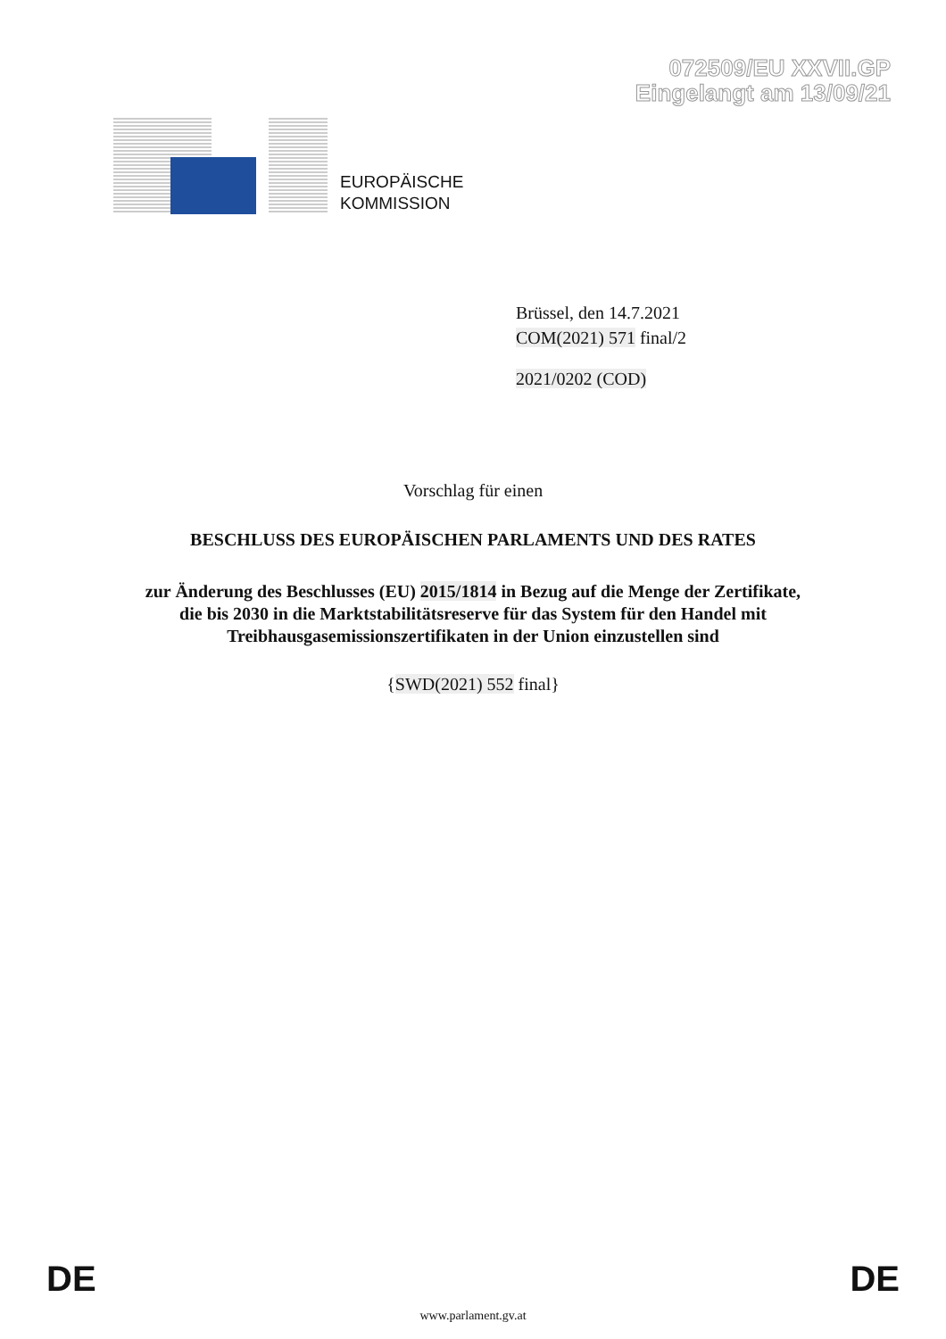072509/EU XXVII.GP
Eingelangt am 13/09/21
EUROPÄISCHE
KOMMISSION
Brüssel, den 14.7.2021
COM(2021) 571 final/2
2021/0202 (COD)
Vorschlag für einen
BESCHLUSS DES EUROPÄISCHEN PARLAMENTS UND DES RATES
zur Änderung des Beschlusses (EU) 2015/1814 in Bezug auf die Menge der Zertifikate,
die bis 2030 in die Marktstabilitätsreserve für das System für den Handel mit
Treibhausgasemissionszertifikaten in der Union einzustellen sind
{SWD(2021) 552 final}
DE DE
www.parlament.gv.at